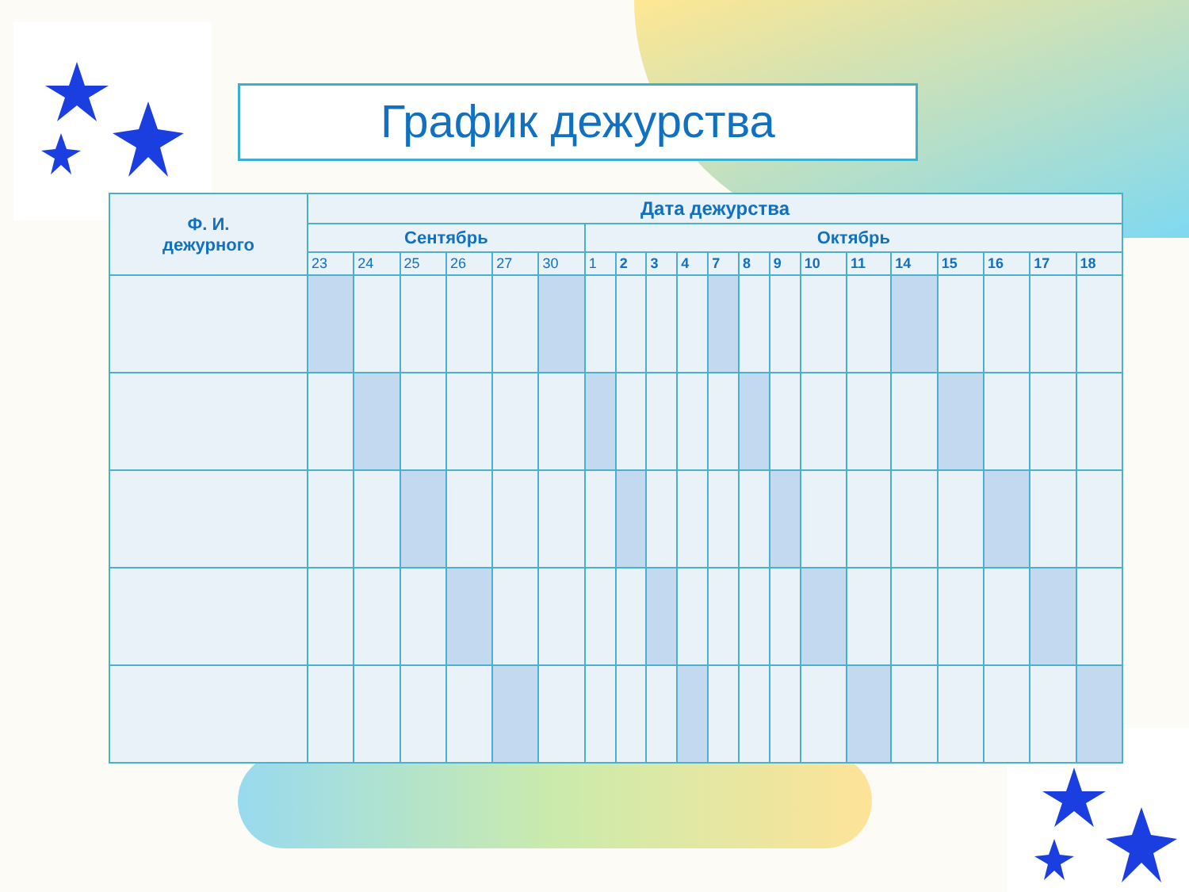График дежурства
| Ф. И. дежурного | Дата дежурства | | | | | | | | | | | | | | | | | | | |
| --- | --- | --- | --- | --- | --- | --- | --- | --- | --- | --- | --- | --- | --- | --- | --- | --- | --- | --- | --- | --- |
| | Сентябрь | | | | | | Октябрь | | | | | | | | | | | | | |
| | 23 | 24 | 25 | 26 | 27 | 30 | 1 | 2 | 3 | 4 | 7 | 8 | 9 | 10 | 11 | 14 | 15 | 16 | 17 | 18 |